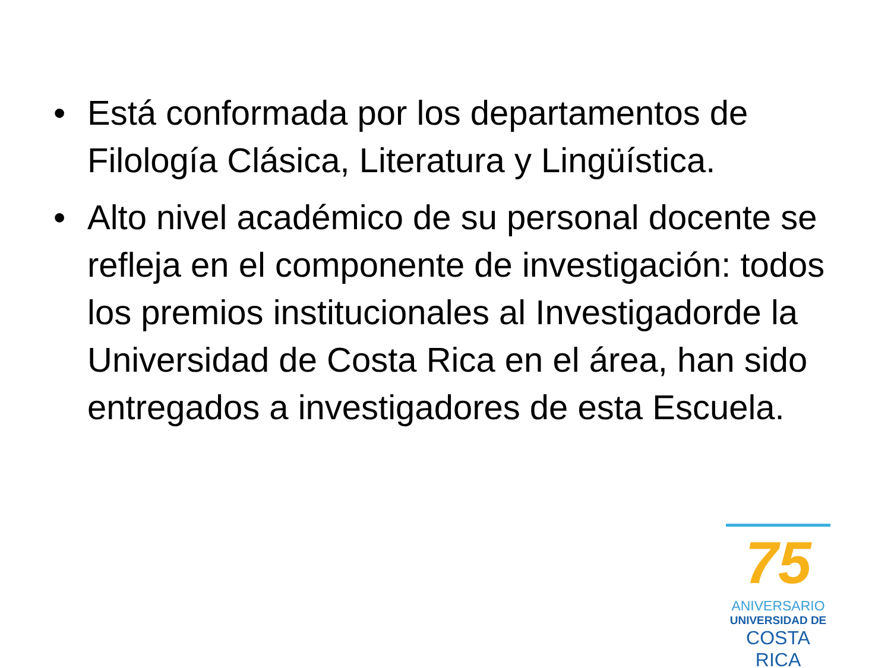• Está conformada por los departamentos de Filología Clásica, Literatura y Lingüística.
• Alto nivel académico de su personal docente se refleja en el componente de investigación: todos los premios institucionales al Investigadorde la Universidad de Costa Rica en el área, han sido entregados a investigadores de esta Escuela.
75
ANIVERSARIO
UNIVERSIDAD DE
COSTA RICA